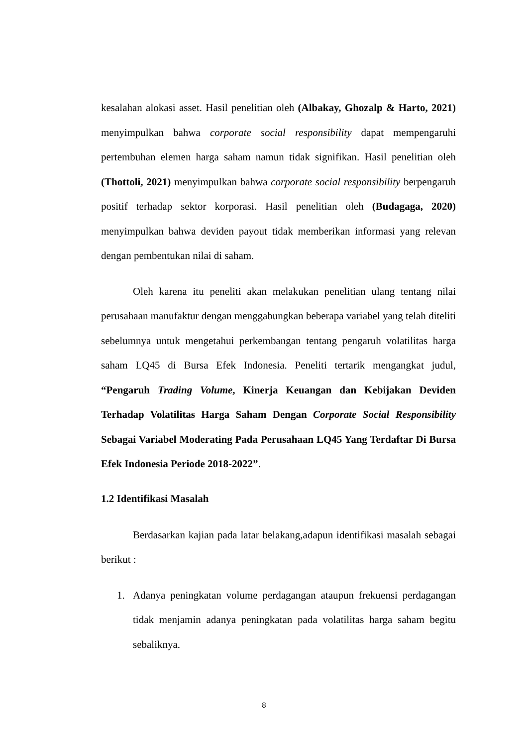kesalahan alokasi asset. Hasil penelitian oleh (Albakay, Ghozalp & Harto, 2021) menyimpulkan bahwa corporate social responsibility dapat mempengaruhi pertembuhan elemen harga saham namun tidak signifikan. Hasil penelitian oleh (Thottoli, 2021) menyimpulkan bahwa corporate social responsibility berpengaruh positif terhadap sektor korporasi. Hasil penelitian oleh (Budagaga, 2020) menyimpulkan bahwa deviden payout tidak memberikan informasi yang relevan dengan pembentukan nilai di saham.
Oleh karena itu peneliti akan melakukan penelitian ulang tentang nilai perusahaan manufaktur dengan menggabungkan beberapa variabel yang telah diteliti sebelumnya untuk mengetahui perkembangan tentang pengaruh volatilitas harga saham LQ45 di Bursa Efek Indonesia. Peneliti tertarik mengangkat judul, “Pengaruh Trading Volume, Kinerja Keuangan dan Kebijakan Deviden Terhadap Volatilitas Harga Saham Dengan Corporate Social Responsibility Sebagai Variabel Moderating Pada Perusahaan LQ45 Yang Terdaftar Di Bursa Efek Indonesia Periode 2018-2022”.
1.2 Identifikasi Masalah
Berdasarkan kajian pada latar belakang,adapun identifikasi masalah sebagai berikut :
1. Adanya peningkatan volume perdagangan ataupun frekuensi perdagangan tidak menjamin adanya peningkatan pada volatilitas harga saham begitu sebaliknya.
8